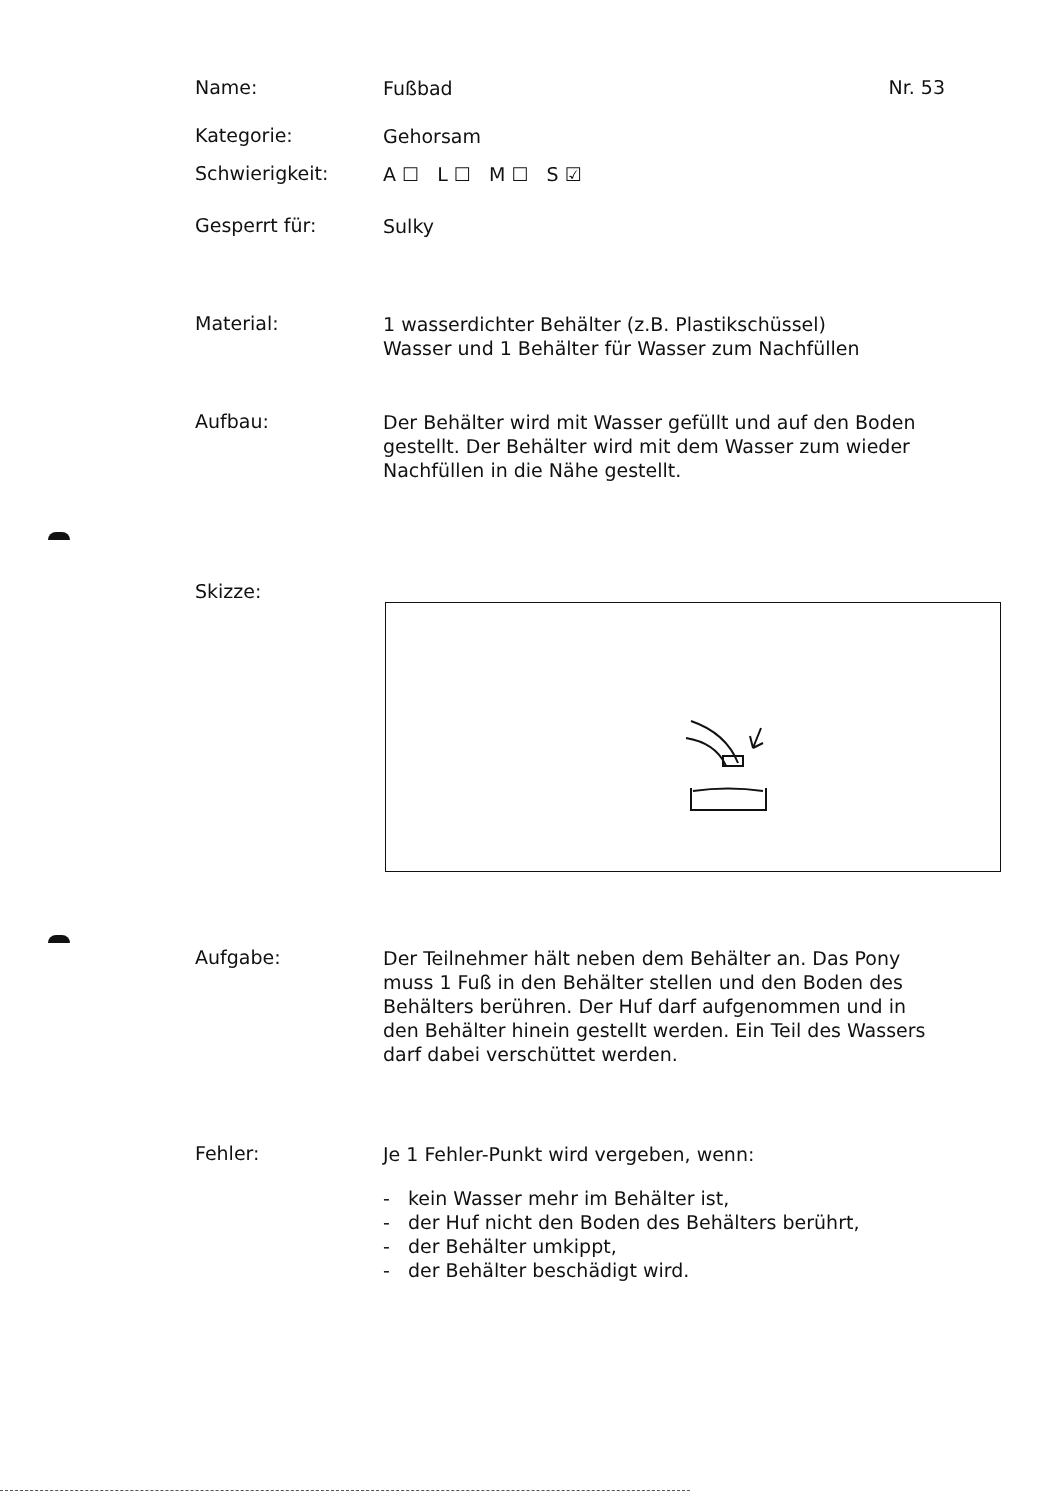Name:
Fußbad
Nr. 53
Kategorie:
Gehorsam
Schwierigkeit:
A ☐ L ☐ M ☐ S ☑
Gesperrt für:
Sulky
Material:
1 wasserdichter Behälter (z.B. Plastikschüssel)
Wasser und 1 Behälter für Wasser zum Nachfüllen
Aufbau:
Der Behälter wird mit Wasser gefüllt und auf den Boden gestellt. Der Behälter wird mit dem Wasser zum wieder Nachfüllen in die Nähe gestellt.
Skizze:
Aufgabe:
Der Teilnehmer hält neben dem Behälter an. Das Pony muss 1 Fuß in den Behälter stellen und den Boden des Behälters berühren. Der Huf darf aufgenommen und in den Behälter hinein gestellt werden. Ein Teil des Wassers darf dabei verschüttet werden.
Fehler:
Je 1 Fehler-Punkt wird vergeben, wenn:
- kein Wasser mehr im Behälter ist,
- der Huf nicht den Boden des Behälters berührt,
- der Behälter umkippt,
- der Behälter beschädigt wird.